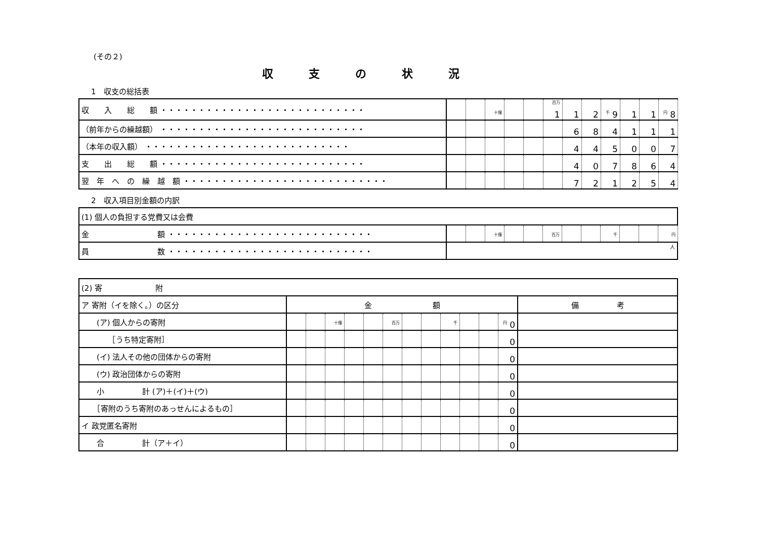(その２)
収支の状況
1　収支の総括表
| 収 入 総 額 ・・・・・・・・・・・・・・・・・・・・・・・・・・・ | | | 十億 | | | 百万 1 | 1 | 2 | 千 9 | 1 | 1 | 円 8 |
| （前年からの繰越額） ・・・・・・・・・・・・・・・・・・・・・・・・・・・ | | | | | | | 6 | 8 | 4 | 1 | 1 | 1 |
| （本年の収入額） ・・・・・・・・・・・・・・・・・・・・・・・・・・・ | | | | | | | 4 | 4 | 5 | 0 | 0 | 7 |
| 支 出 総 額 ・・・・・・・・・・・・・・・・・・・・・・・・・・・ | | | | | | | 4 | 0 | 7 | 8 | 6 | 4 |
| 翌 年 へ の 繰 越 額 ・・・・・・・・・・・・・・・・・・・・・・・・・・・ | | | | | | | 7 | 2 | 1 | 2 | 5 | 4 |
2　収入項目別金額の内訳
| (1) 個人の負担する党費又は会費 | | | | | | | | | | | | |
| 金 額 ・・・・・・・・・・・・・・・・・・・・・・・・・・・ | | | 十億 | | | 百万 | | | 千 | | | 円 |
| 員 数 ・・・・・・・・・・・・・・・・・・・・・・・・・・・ | 人 | | | | | | | | | | | |
| (2) 寄 附 | | | | | | | | | | | | | |
| ア 寄附（イを除く。）の区分 | 金 額 | | | | | | | | | | | | 備 考 |
| (ア) 個人からの寄附 | | | 十億 | | | 百万 | | | 千 | | | 円 0 | |
| ［うち特定寄附］ | | | | | | | | | | | | 0 | |
| (イ) 法人その他の団体からの寄附 | | | | | | | | | | | | 0 | |
| (ウ) 政治団体からの寄附 | | | | | | | | | | | | 0 | |
| 小 計 (ア)＋(イ)＋(ウ) | | | | | | | | | | | | 0 | |
| ［寄附のうち寄附のあっせんによるもの］ | | | | | | | | | | | | 0 | |
| イ 政党匿名寄附 | | | | | | | | | | | | 0 | |
| 合 計（ア＋イ） | | | | | | | | | | | | 0 | |